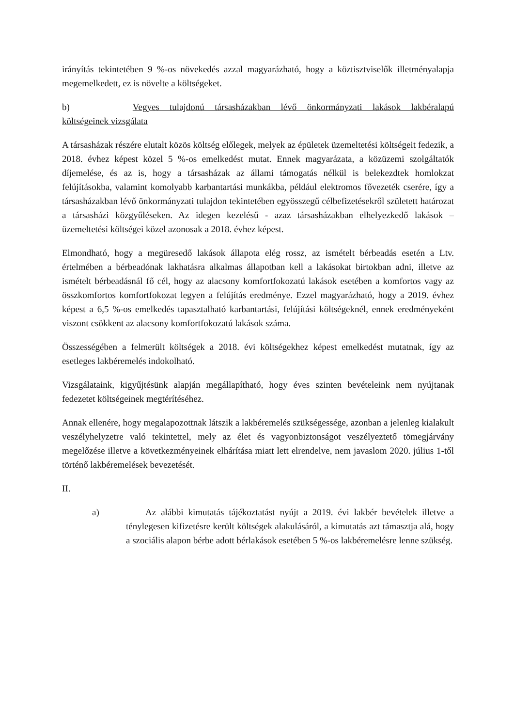irányítás tekintetében 9 %-os növekedés azzal magyarázható, hogy a köztisztviselők illetményalapja megemelkedett, ez is növelte a költségeket.
b) Vegyes tulajdonú társasházakban lévő önkormányzati lakások lakbéralapú költségeinek vizsgálata
A társasházak részére elutalt közös költség előlegek, melyek az épületek üzemeltetési költségeit fedezik, a 2018. évhez képest közel 5 %-os emelkedést mutat. Ennek magyarázata, a közüzemi szolgáltatók díjemelése, és az is, hogy a társasházak az állami támogatás nélkül is belekezdtek homlokzat felújításokba, valamint komolyabb karbantartási munkákba, például elektromos fővezeték cserére, így a társasházakban lévő önkormányzati tulajdon tekintetében egyösszegű célbefizetésekről született határozat a társasházi közgyűléseken. Az idegen kezelésű - azaz társasházakban elhelyezkedő lakások – üzemeltetési költségei közel azonosak a 2018. évhez képest.
Elmondható, hogy a megüresedő lakások állapota elég rossz, az ismételt bérbeadás esetén a Ltv. értelmében a bérbeadónak lakhatásra alkalmas állapotban kell a lakásokat birtokban adni, illetve az ismételt bérbeadásnál fő cél, hogy az alacsony komfortfokozatú lakások esetében a komfortos vagy az összkomfortos komfortfokozat legyen a felújítás eredménye. Ezzel magyarázható, hogy a 2019. évhez képest a 6,5 %-os emelkedés tapasztalható karbantartási, felújítási költségeknél, ennek eredményeként viszont csökkent az alacsony komfortfokozatú lakások száma.
Összességében a felmerült költségek a 2018. évi költségekhez képest emelkedést mutatnak, így az esetleges lakbéremelés indokolható.
Vizsgálataink, kigyűjtésünk alapján megállapítható, hogy éves szinten bevételeink nem nyújtanak fedezetet költségeinek megtérítéséhez.
Annak ellenére, hogy megalapozottnak látszik a lakbéremelés szükségessége, azonban a jelenleg kialakult veszélyhelyzetre való tekintettel, mely az élet és vagyonbiztonságot veszélyeztető tömegjárvány megelőzése illetve a következményeinek elhárítása miatt lett elrendelve, nem javaslom 2020. július 1-től történő lakbéremelések bevezetését.
II.
a) Az alábbi kimutatás tájékoztatást nyújt a 2019. évi lakbér bevételek illetve a ténylegesen kifizetésre került költségek alakulásáról, a kimutatás azt támasztja alá, hogy a szociális alapon bérbe adott bérlakások esetében 5 %-os lakbéremelésre lenne szükség.